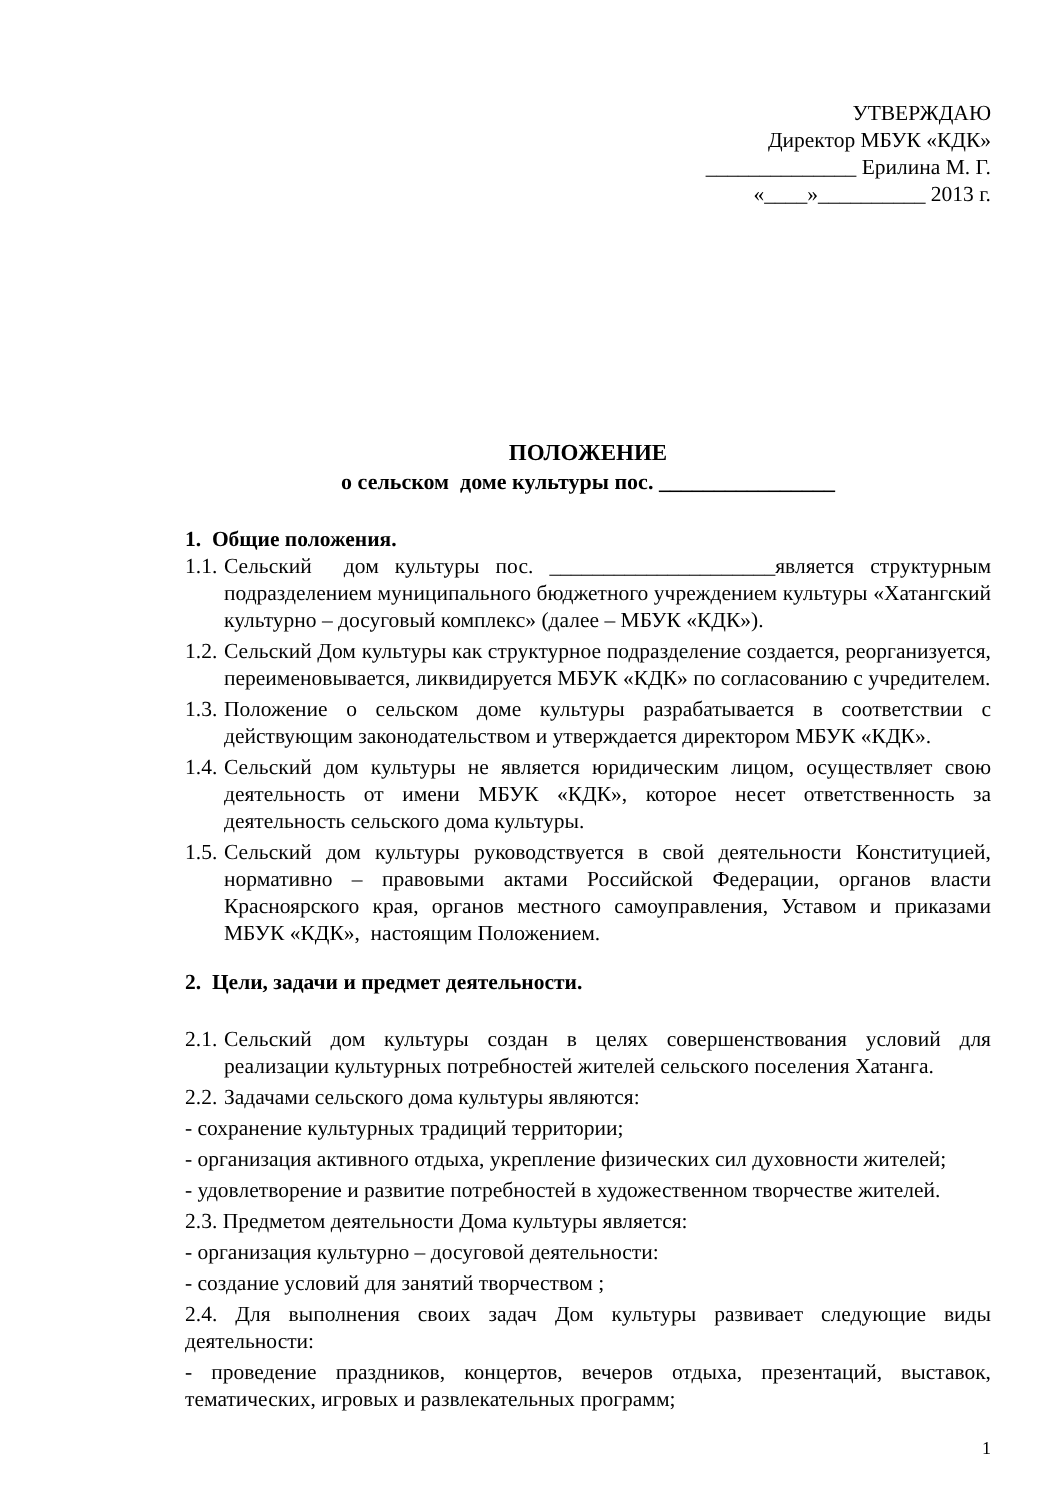УТВЕРЖДАЮ
Директор МБУК «КДК»
______________ Ерилина М. Г.
«____»__________ 2013 г.
ПОЛОЖЕНИЕ
о сельском доме культуры пос. ________________
1. Общие положения.
1.1. Сельский дом культуры пос. _____________________является структурным подразделением муниципального бюджетного учреждением культуры «Хатангский культурно – досуговый комплекс» (далее – МБУК «КДК»).
1.2. Сельский Дом культуры как структурное подразделение создается, реорганизуется, переименовывается, ликвидируется МБУК «КДК» по согласованию с учредителем.
1.3. Положение о сельском доме культуры разрабатывается в соответствии с действующим законодательством и утверждается директором МБУК «КДК».
1.4. Сельский дом культуры не является юридическим лицом, осуществляет свою деятельность от имени МБУК «КДК», которое несет ответственность за деятельность сельского дома культуры.
1.5. Сельский дом культуры руководствуется в свой деятельности Конституцией, нормативно – правовыми актами Российской Федерации, органов власти Красноярского края, органов местного самоуправления, Уставом и приказами МБУК «КДК», настоящим Положением.
2. Цели, задачи и предмет деятельности.
2.1. Сельский дом культуры создан в целях совершенствования условий для реализации культурных потребностей жителей сельского поселения Хатанга.
2.2. Задачами сельского дома культуры являются:
- сохранение культурных традиций территории;
- организация активного отдыха, укрепление физических сил духовности жителей;
- удовлетворение и развитие потребностей в художественном творчестве жителей.
2.3. Предметом деятельности Дома культуры является:
- организация культурно – досуговой деятельности:
- создание условий для занятий творчеством ;
2.4. Для выполнения своих задач Дом культуры развивает следующие виды деятельности:
- проведение праздников, концертов, вечеров отдыха, презентаций, выставок, тематических, игровых и развлекательных программ;
1